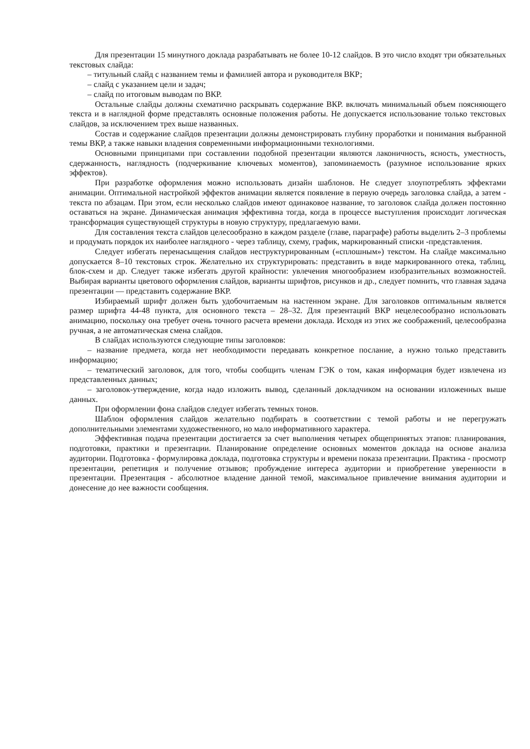Для презентации 15 минутного доклада разрабатывать не более 10-12 слайдов. В это число входят три обязательных текстовых слайда:
– титульный слайд с названием темы и фамилией автора и руководителя ВКР;
– слайд с указанием цели и задач;
– слайд по итоговым выводам по ВКР.
Остальные слайды должны схематично раскрывать содержание ВКР. включать минимальный объем поясняющего текста и в наглядной форме представлять основные положения работы. Не допускается использование только текстовых слайдов, за исключением трех выше названных.
Состав и содержание слайдов презентации должны демонстрировать глубину проработки и понимания выбранной темы ВКР, а также навыки владения современными информационными технологиями.
Основными принципами при составлении подобной презентации являются лаконичность, ясность, уместность, сдержанность, наглядность (подчеркивание ключевых моментов), запоминаемость (разумное использование ярких эффектов).
При разработке оформления можно использовать дизайн шаблонов. Не следует злоупотреблять эффектами анимации. Оптимальной настройкой эффектов анимации является появление в первую очередь заголовка слайда, а затем - текста по абзацам. При этом, если несколько слайдов имеют одинаковое название, то заголовок слайда должен постоянно оставаться на экране. Динамическая анимация эффективна тогда, когда в процессе выступления происходит логическая трансформация существующей структуры в новую структуру, предлагаемую вами.
Для составления текста слайдов целесообразно в каждом разделе (главе, параграфе) работы выделить 2–3 проблемы и продумать порядок их наиболее наглядного - через таблицу, схему, график, маркированный списки -представления.
Следует избегать перенасыщения слайдов неструктурированным («сплошным») текстом. На слайде максимально допускается 8–10 текстовых строк. Желательно их структурировать: представить в виде маркированного отека, таблиц, блок-схем и др. Следует также избегать другой крайности: увлечения многообразием изобразительных возможностей. Выбирая варианты цветового оформления слайдов, варианты шрифтов, рисунков и др., следует помнить, что главная задача презентации — представить содержание ВКР.
Избираемый шрифт должен быть удобочитаемым на настенном экране. Для заголовков оптимальным является размер шрифта 44-48 пункта, для основного текста – 28–32. Для презентаций ВКР нецелесообразно использовать анимацию, поскольку она требует очень точного расчета времени доклада. Исходя из этих же соображений, целесообразна ручная, а не автоматическая смена слайдов.
В слайдах используются следующие типы заголовков:
– название предмета, когда нет необходимости передавать конкретное послание, а нужно только представить информацию;
– тематический заголовок, для того, чтобы сообщить членам ГЭК о том, какая информация будет извлечена из представленных данных;
– заголовок-утверждение, когда надо изложить вывод, сделанный докладчиком на основании изложенных выше данных.
При оформлении фона слайдов следует избегать темных тонов.
Шаблон оформления слайдов желательно подбирать в соответствии с темой работы и не перегружать дополнительными элементами художественного, но мало информативного характера.
Эффективная подача презентации достигается за счет выполнения четырех общепринятых этапов: планирования, подготовки, практики и презентации. Планирование определение основных моментов доклада на основе анализа аудитории. Подготовка - формулировка доклада, подготовка структуры и времени показа презентации. Практика - просмотр презентации, репетиция и получение отзывов; пробуждение интереса аудитории и приобретение уверенности в презентации. Презентация - абсолютное владение данной темой, максимальное привлечение внимания аудитории и донесение до нее важности сообщения.